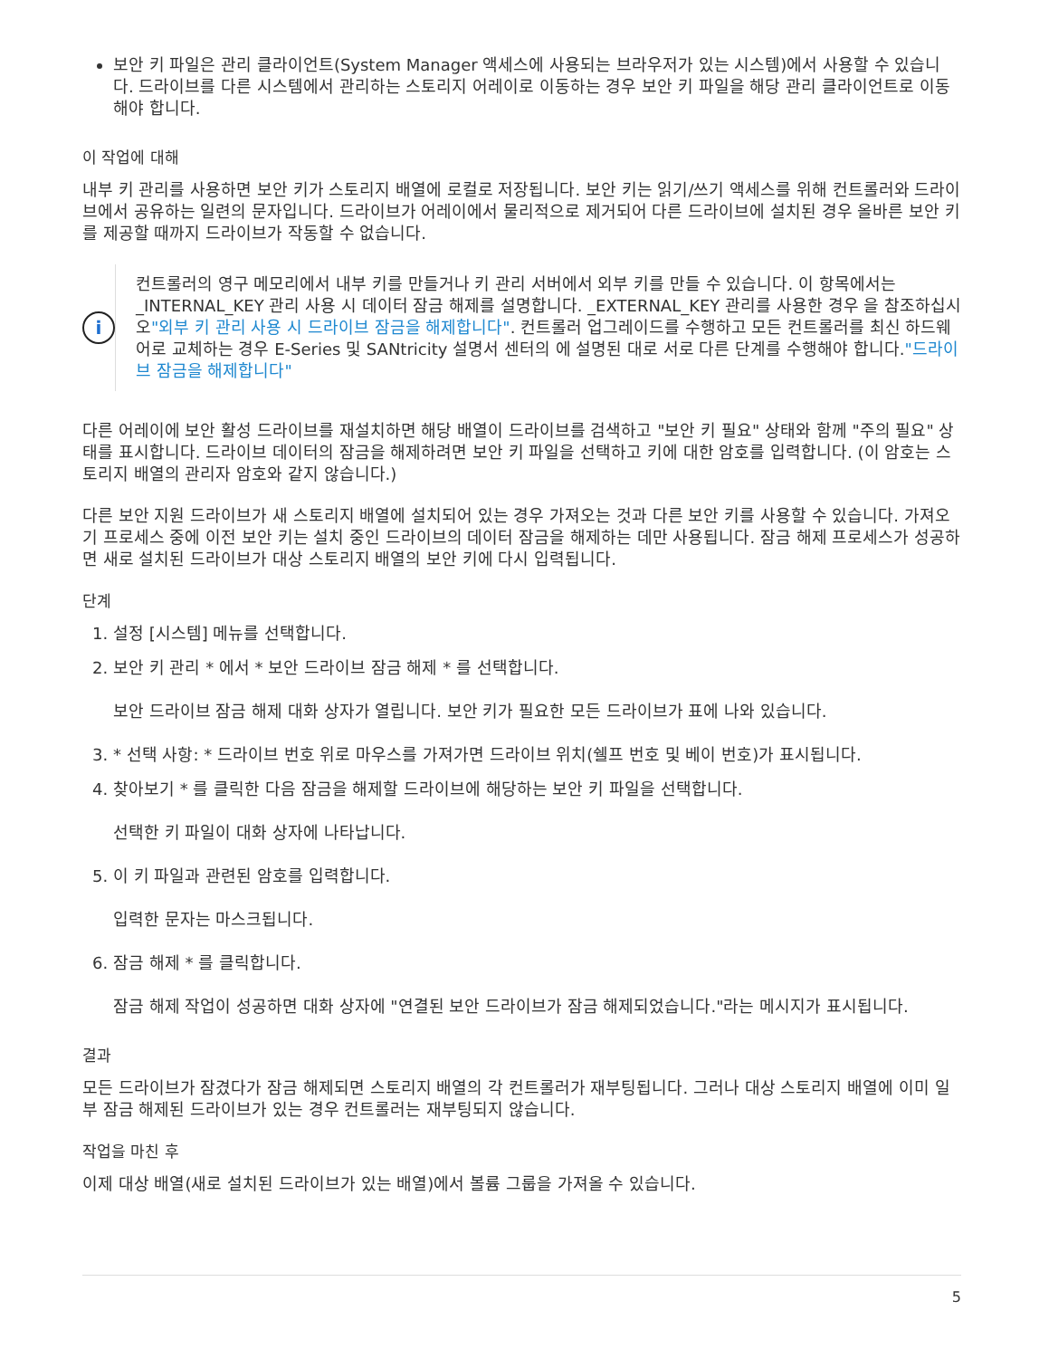보안 키 파일은 관리 클라이언트(System Manager 액세스에 사용되는 브라우저가 있는 시스템)에서 사용할 수 있습니다. 드라이브를 다른 시스템에서 관리하는 스토리지 어레이로 이동하는 경우 보안 키 파일을 해당 관리 클라이언트로 이동해야 합니다.
이 작업에 대해
내부 키 관리를 사용하면 보안 키가 스토리지 배열에 로컬로 저장됩니다. 보안 키는 읽기/쓰기 액세스를 위해 컨트롤러와 드라이브에서 공유하는 일련의 문자입니다. 드라이브가 어레이에서 물리적으로 제거되어 다른 드라이브에 설치된 경우 올바른 보안 키를 제공할 때까지 드라이브가 작동할 수 없습니다.
i
컨트롤러의 영구 메모리에서 내부 키를 만들거나 키 관리 서버에서 외부 키를 만들 수 있습니다. 이 항목에서는 _INTERNAL_KEY 관리 사용 시 데이터 잠금 해제를 설명합니다. _EXTERNAL_KEY 관리를 사용한 경우 을 참조하십시오"외부 키 관리 사용 시 드라이브 잠금을 해제합니다". 컨트롤러 업그레이드를 수행하고 모든 컨트롤러를 최신 하드웨어로 교체하는 경우 E-Series 및 SANtricity 설명서 센터의 에 설명된 대로 서로 다른 단계를 수행해야 합니다."드라이브 잠금을 해제합니다"
다른 어레이에 보안 활성 드라이브를 재설치하면 해당 배열이 드라이브를 검색하고 "보안 키 필요" 상태와 함께 "주의 필요" 상태를 표시합니다. 드라이브 데이터의 잠금을 해제하려면 보안 키 파일을 선택하고 키에 대한 암호를 입력합니다. (이 암호는 스토리지 배열의 관리자 암호와 같지 않습니다.)
다른 보안 지원 드라이브가 새 스토리지 배열에 설치되어 있는 경우 가져오는 것과 다른 보안 키를 사용할 수 있습니다. 가져오기 프로세스 중에 이전 보안 키는 설치 중인 드라이브의 데이터 잠금을 해제하는 데만 사용됩니다. 잠금 해제 프로세스가 성공하면 새로 설치된 드라이브가 대상 스토리지 배열의 보안 키에 다시 입력됩니다.
단계
1. 설정 [시스템] 메뉴를 선택합니다.
2. 보안 키 관리 * 에서 * 보안 드라이브 잠금 해제 * 를 선택합니다.
보안 드라이브 잠금 해제 대화 상자가 열립니다. 보안 키가 필요한 모든 드라이브가 표에 나와 있습니다.
3. * 선택 사항: * 드라이브 번호 위로 마우스를 가져가면 드라이브 위치(쉘프 번호 및 베이 번호)가 표시됩니다.
4. 찾아보기 * 를 클릭한 다음 잠금을 해제할 드라이브에 해당하는 보안 키 파일을 선택합니다.
선택한 키 파일이 대화 상자에 나타납니다.
5. 이 키 파일과 관련된 암호를 입력합니다.
입력한 문자는 마스크됩니다.
6. 잠금 해제 * 를 클릭합니다.
잠금 해제 작업이 성공하면 대화 상자에 "연결된 보안 드라이브가 잠금 해제되었습니다."라는 메시지가 표시됩니다.
결과
모든 드라이브가 잠겼다가 잠금 해제되면 스토리지 배열의 각 컨트롤러가 재부팅됩니다. 그러나 대상 스토리지 배열에 이미 일부 잠금 해제된 드라이브가 있는 경우 컨트롤러는 재부팅되지 않습니다.
작업을 마친 후
이제 대상 배열(새로 설치된 드라이브가 있는 배열)에서 볼륨 그룹을 가져올 수 있습니다.
5